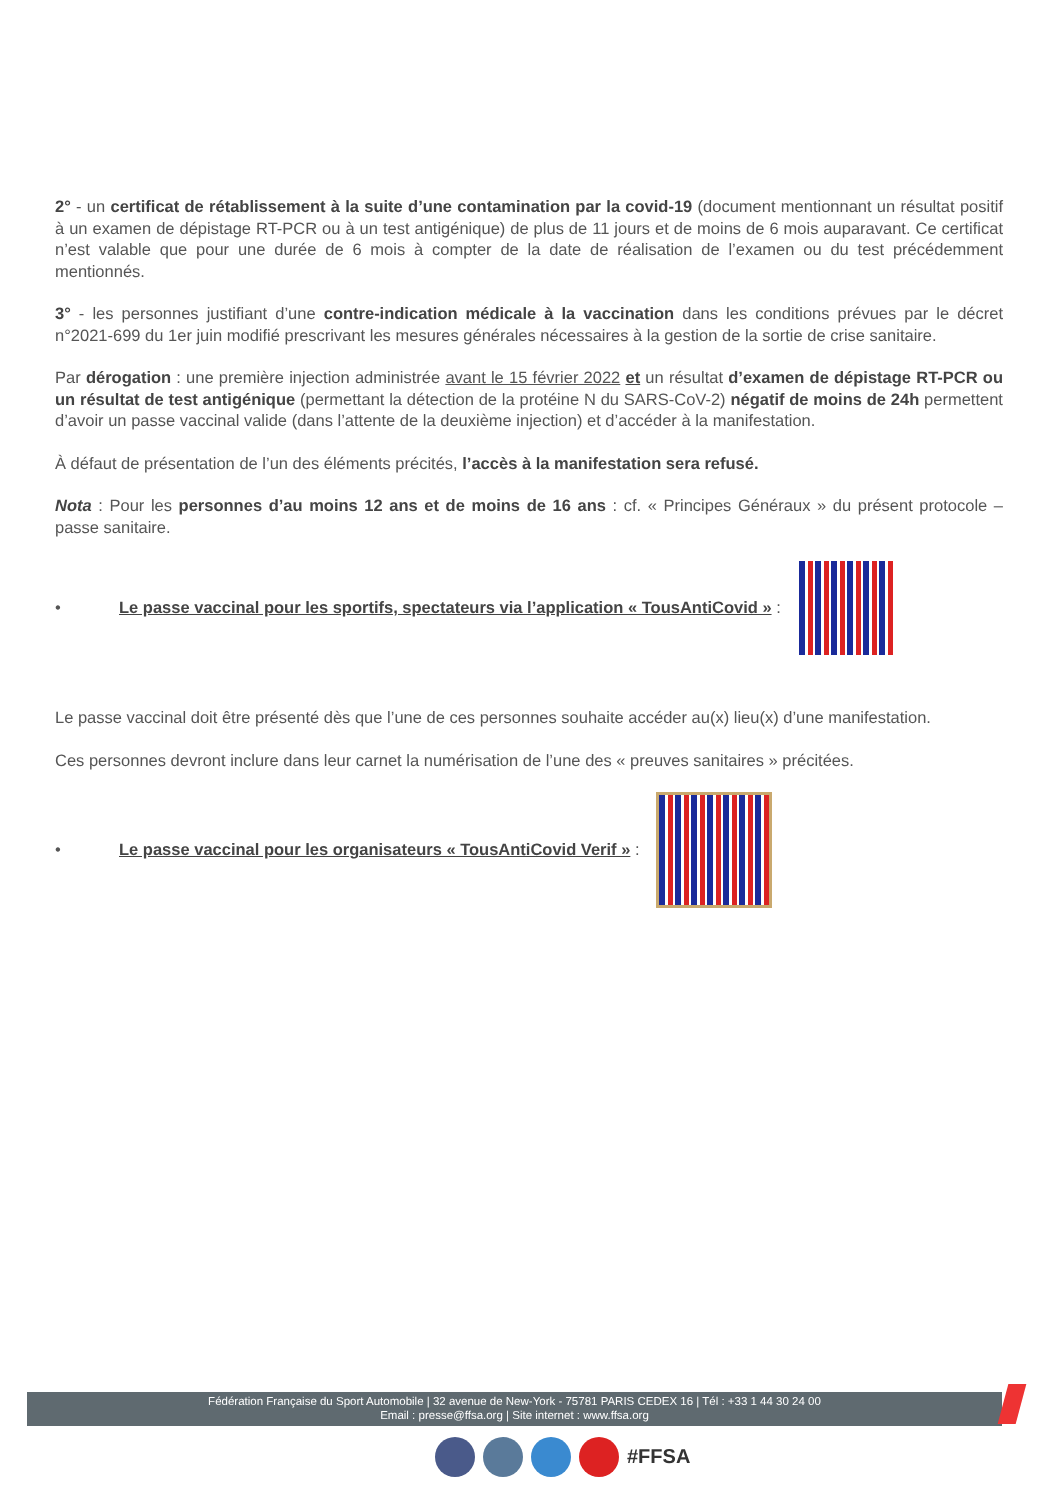2° - un certificat de rétablissement à la suite d’une contamination par la covid-19 (document mentionnant un résultat positif à un examen de dépistage RT-PCR ou à un test antigénique) de plus de 11 jours et de moins de 6 mois auparavant. Ce certificat n’est valable que pour une durée de 6 mois à compter de la date de réalisation de l’examen ou du test précédemment mentionnés.
3° - les personnes justifiant d’une contre-indication médicale à la vaccination dans les conditions prévues par le décret n°2021-699 du 1er juin modifié prescrivant les mesures générales nécessaires à la gestion de la sortie de crise sanitaire.
Par dérogation : une première injection administrée avant le 15 février 2022 et un résultat d’examen de dépistage RT-PCR ou un résultat de test antigénique (permettant la détection de la protéine N du SARS-CoV-2) négatif de moins de 24h permettent d’avoir un passe vaccinal valide (dans l’attente de la deuxième injection) et d’accéder à la manifestation.
À défaut de présentation de l’un des éléments précités, l’accès à la manifestation sera refusé.
Nota : Pour les personnes d’au moins 12 ans et de moins de 16 ans : cf. « Principes Généraux » du présent protocole – passe sanitaire.
• Le passe vaccinal pour les sportifs, spectateurs via l’application « TousAntiCovid » :
Le passe vaccinal doit être présenté dès que l’une de ces personnes souhaite accéder au(x) lieu(x) d’une manifestation.
Ces personnes devront inclure dans leur carnet la numérisation de l’une des « preuves sanitaires » précitées.
• Le passe vaccinal pour les organisateurs « TousAntiCovid Verif » :
Fédération Française du Sport Automobile | 32 avenue de New-York - 75781 PARIS CEDEX 16 | Tél : +33 1 44 30 24 00
Email : presse@ffsa.org | Site internet : www.ffsa.org
#FFSA